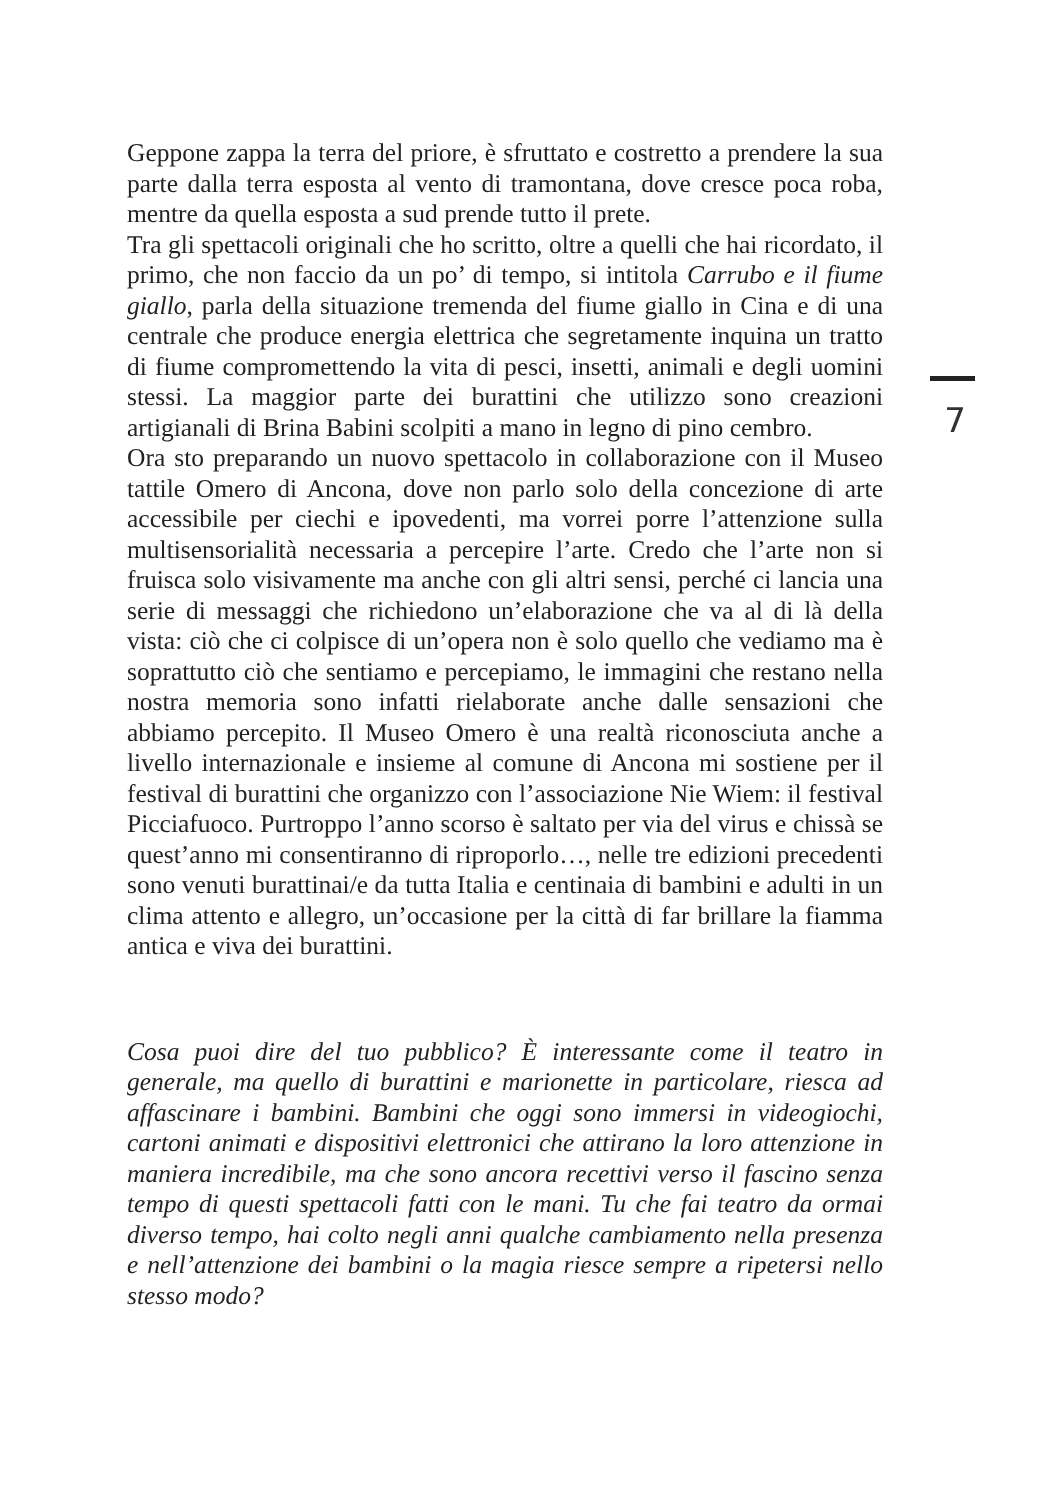Geppone zappa la terra del priore, è sfruttato e costretto a prendere la sua parte dalla terra esposta al vento di tramontana, dove cresce poca roba, mentre da quella esposta a sud prende tutto il prete.
Tra gli spettacoli originali che ho scritto, oltre a quelli che hai ricordato, il primo, che non faccio da un po’ di tempo, si intitola Carrubo e il fiume giallo, parla della situazione tremenda del fiume giallo in Cina e di una centrale che produce energia elettrica che segretamente inquina un tratto di fiume compromettendo la vita di pesci, insetti, animali e degli uomini stessi. La maggior parte dei burattini che utilizzo sono creazioni artigianali di Brina Babini scolpiti a mano in legno di pino cembro.
Ora sto preparando un nuovo spettacolo in collaborazione con il Museo tattile Omero di Ancona, dove non parlo solo della concezione di arte accessibile per ciechi e ipovedenti, ma vorrei porre l’attenzione sulla multisensorialità necessaria a percepire l’arte. Credo che l’arte non si fruisca solo visivamente ma anche con gli altri sensi, perché ci lancia una serie di messaggi che richiedono un’elaborazione che va al di là della vista: ciò che ci colpisce di un’opera non è solo quello che vediamo ma è soprattutto ciò che sentiamo e percepiamo, le immagini che restano nella nostra memoria sono infatti rielaborate anche dalle sensazioni che abbiamo percepito. Il Museo Omero è una realtà riconosciuta anche a livello internazionale e insieme al comune di Ancona mi sostiene per il festival di burattini che organizzo con l’associazione Nie Wiem: il festival Picciafuoco. Purtroppo l’anno scorso è saltato per via del virus e chissà se quest’anno mi consentiranno di riproporlo…, nelle tre edizioni precedenti sono venuti burattinai/e da tutta Italia e centinaia di bambini e adulti in un clima attento e allegro, un’occasione per la città di far brillare la fiamma antica e viva dei burattini.
Cosa puoi dire del tuo pubblico? È interessante come il teatro in generale, ma quello di burattini e marionette in particolare, riesca ad affascinare i bambini. Bambini che oggi sono immersi in videogiochi, cartoni animati e dispositivi elettronici che attirano la loro attenzione in maniera incredibile, ma che sono ancora recettivi verso il fascino senza tempo di questi spettacoli fatti con le mani. Tu che fai teatro da ormai diverso tempo, hai colto negli anni qualche cambiamento nella presenza e nell’attenzione dei bambini o la magia riesce sempre a ripetersi nello stesso modo?
7